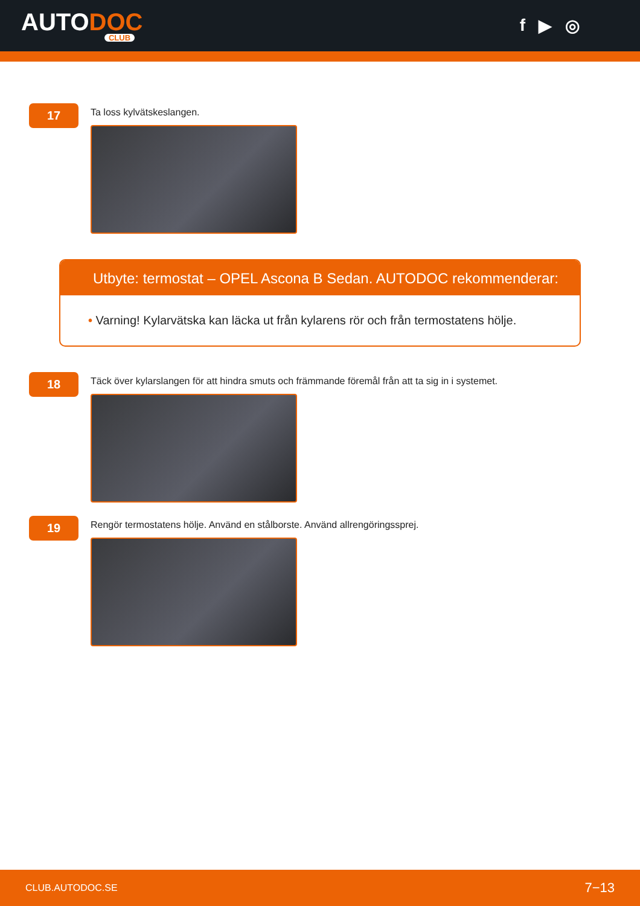AUTODOC
CLUB
f ▶ ◎
17
Ta loss kylvätskeslangen.
Utbyte: termostat – OPEL Ascona B Sedan. AUTODOC rekommenderar:
• Varning! Kylarvätska kan läcka ut från kylarens rör och från termostatens hölje.
18
Täck över kylarslangen för att hindra smuts och främmande föremål från att ta sig in i systemet.
19
Rengör termostatens hölje. Använd en stålborste. Använd allrengöringssprej.
CLUB.AUTODOC.SE 7−13